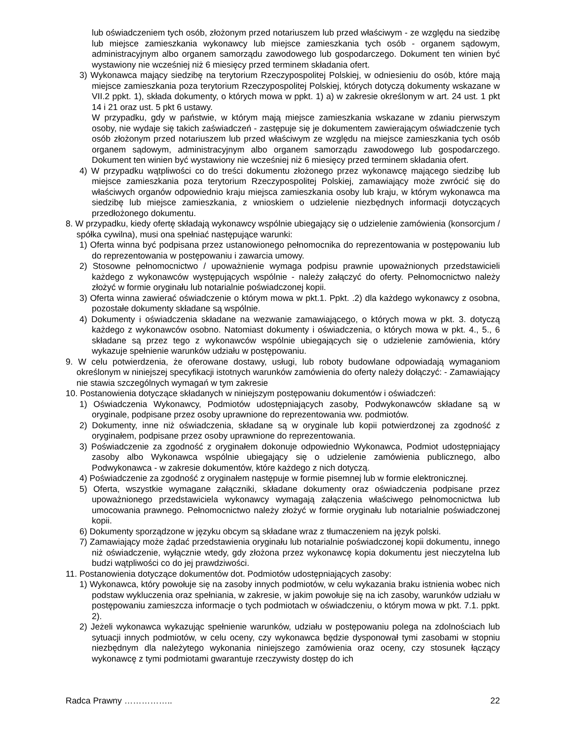lub oświadczeniem tych osób, złożonym przed notariuszem lub przed właściwym - ze względu na siedzibę lub miejsce zamieszkania wykonawcy lub miejsce zamieszkania tych osób - organem sądowym, administracyjnym albo organem samorządu zawodowego lub gospodarczego. Dokument ten winien być wystawiony nie wcześniej niż 6 miesięcy przed terminem składania ofert.
3) Wykonawca mający siedzibę na terytorium Rzeczypospolitej Polskiej, w odniesieniu do osób, które mają miejsce zamieszkania poza terytorium Rzeczypospolitej Polskiej, których dotyczą dokumenty wskazane w VII.2 ppkt. 1), składa dokumenty, o których mowa w ppkt. 1) a) w zakresie określonym w art. 24 ust. 1 pkt 14 i 21 oraz ust. 5 pkt 6 ustawy.
W przypadku, gdy w państwie, w którym mają miejsce zamieszkania wskazane w zdaniu pierwszym osoby, nie wydaje się takich zaświadczeń - zastępuje się je dokumentem zawierającym oświadczenie tych osób złożonym przed notariuszem lub przed właściwym ze względu na miejsce zamieszkania tych osób organem sądowym, administracyjnym albo organem samorządu zawodowego lub gospodarczego. Dokument ten winien być wystawiony nie wcześniej niż 6 miesięcy przed terminem składania ofert.
4) W przypadku wątpliwości co do treści dokumentu złożonego przez wykonawcę mającego siedzibę lub miejsce zamieszkania poza terytorium Rzeczypospolitej Polskiej, zamawiający może zwrócić się do właściwych organów odpowiednio kraju miejsca zamieszkania osoby lub kraju, w którym wykonawca ma siedzibę lub miejsce zamieszkania, z wnioskiem o udzielenie niezbędnych informacji dotyczących przedłożonego dokumentu.
8. W przypadku, kiedy ofertę składają wykonawcy wspólnie ubiegający się o udzielenie zamówienia (konsorcjum / spółka cywilna), musi ona spełniać następujące warunki:
1) Oferta winna być podpisana przez ustanowionego pełnomocnika do reprezentowania w postępowaniu lub do reprezentowania w postępowaniu i zawarcia umowy.
2) Stosowne pełnomocnictwo / upoważnienie wymaga podpisu prawnie upoważnionych przedstawicieli każdego z wykonawców występujących wspólnie - należy załączyć do oferty. Pełnomocnictwo należy złożyć w formie oryginału lub notarialnie poświadczonej kopii.
3) Oferta winna zawierać oświadczenie o którym mowa w pkt.1. Ppkt. .2) dla każdego wykonawcy z osobna, pozostałe dokumenty składane są wspólnie.
4) Dokumenty i oświadczenia składane na wezwanie zamawiającego, o których mowa w pkt. 3. dotyczą każdego z wykonawców osobno. Natomiast dokumenty i oświadczenia, o których mowa w pkt. 4., 5., 6 składane są przez tego z wykonawców wspólnie ubiegających się o udzielenie zamówienia, który wykazuje spełnienie warunków udziału w postępowaniu.
9. W celu potwierdzenia, że oferowane dostawy, usługi, lub roboty budowlane odpowiadają wymaganiom określonym w niniejszej specyfikacji istotnych warunków zamówienia do oferty należy dołączyć: - Zamawiający nie stawia szczególnych wymagań w tym zakresie
10. Postanowienia dotyczące składanych w niniejszym postępowaniu dokumentów i oświadczeń:
1) Oświadczenia Wykonawcy, Podmiotów udostępniających zasoby, Podwykonawców składane są w oryginale, podpisane przez osoby uprawnione do reprezentowania ww. podmiotów.
2) Dokumenty, inne niż oświadczenia, składane są w oryginale lub kopii potwierdzonej za zgodność z oryginałem, podpisane przez osoby uprawnione do reprezentowania.
3) Poświadczenie za zgodność z oryginałem dokonuje odpowiednio Wykonawca, Podmiot udostępniający zasoby albo Wykonawca wspólnie ubiegający się o udzielenie zamówienia publicznego, albo Podwykonawca - w zakresie dokumentów, które każdego z nich dotyczą.
4) Poświadczenie za zgodność z oryginałem następuje w formie pisemnej lub w formie elektronicznej.
5) Oferta, wszystkie wymagane załączniki, składane dokumenty oraz oświadczenia podpisane przez upoważnionego przedstawiciela wykonawcy wymagają załączenia właściwego pełnomocnictwa lub umocowania prawnego. Pełnomocnictwo należy złożyć w formie oryginału lub notarialnie poświadczonej kopii.
6) Dokumenty sporządzone w języku obcym są składane wraz z tłumaczeniem na język polski.
7) Zamawiający może żądać przedstawienia oryginału lub notarialnie poświadczonej kopii dokumentu, innego niż oświadczenie, wyłącznie wtedy, gdy złożona przez wykonawcę kopia dokumentu jest nieczytelna lub budzi wątpliwości co do jej prawdziwości.
11. Postanowienia dotyczące dokumentów dot. Podmiotów udostępniających zasoby:
1) Wykonawca, który powołuje się na zasoby innych podmiotów, w celu wykazania braku istnienia wobec nich podstaw wykluczenia oraz spełniania, w zakresie, w jakim powołuje się na ich zasoby, warunków udziału w postępowaniu zamieszcza informacje o tych podmiotach w oświadczeniu, o którym mowa w pkt. 7.1. ppkt. 2).
2) Jeżeli wykonawca wykazując spełnienie warunków, udziału w postępowaniu polega na zdolnościach lub sytuacji innych podmiotów, w celu oceny, czy wykonawca będzie dysponował tymi zasobami w stopniu niezbędnym dla należytego wykonania niniejszego zamówienia oraz oceny, czy stosunek łączący wykonawcę z tymi podmiotami gwarantuje rzeczywisty dostęp do ich
Radca Prawny …………….. 22